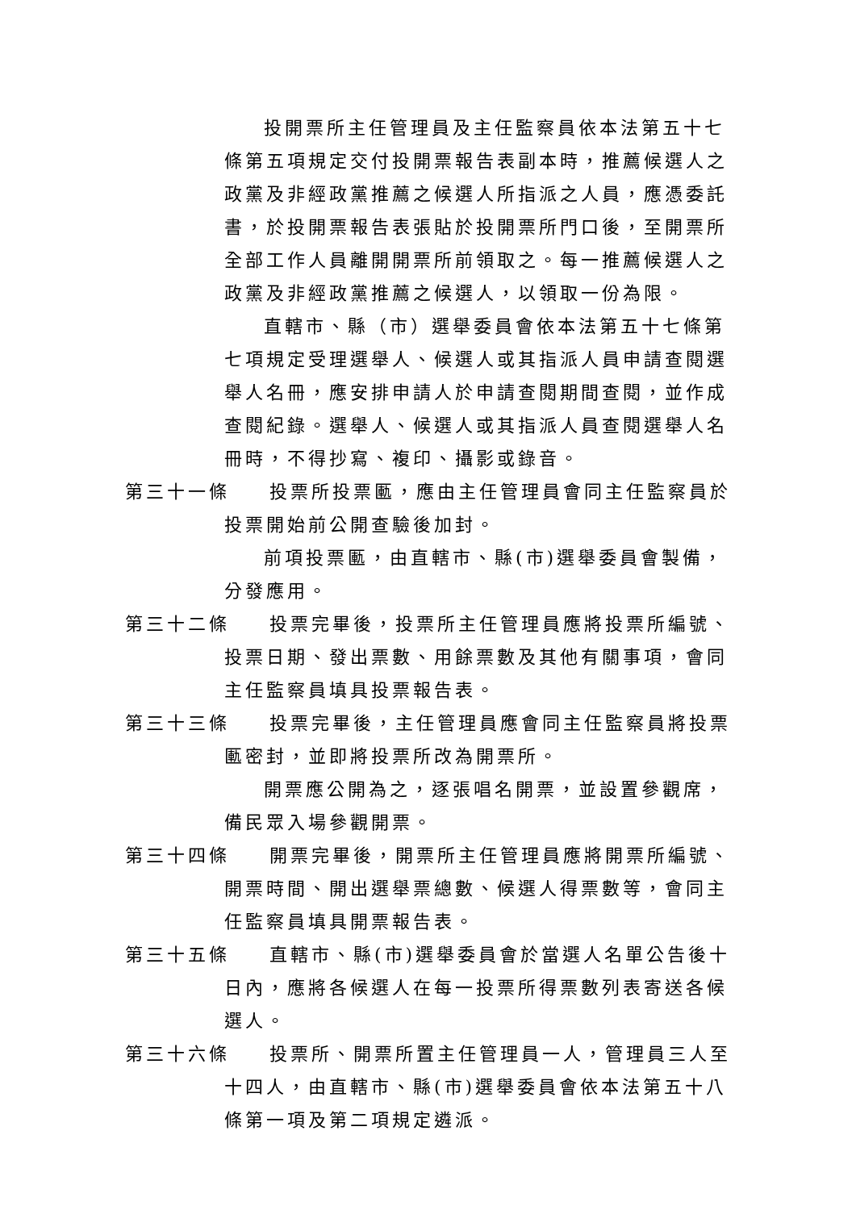投開票所主任管理員及主任監察員依本法第五十七條第五項規定交付投開票報告表副本時，推薦候選人之政黨及非經政黨推薦之候選人所指派之人員，應憑委託書，於投開票報告表張貼於投開票所門口後，至開票所全部工作人員離開開票所前領取之。每一推薦候選人之政黨及非經政黨推薦之候選人，以領取一份為限。
直轄市、縣（市）選舉委員會依本法第五十七條第七項規定受理選舉人、候選人或其指派人員申請查閱選舉人名冊，應安排申請人於申請查閱期間查閱，並作成查閱紀錄。選舉人、候選人或其指派人員查閱選舉人名冊時，不得抄寫、複印、攝影或錄音。
第三十一條
投票所投票匭，應由主任管理員會同主任監察員於投票開始前公開查驗後加封。
前項投票匭，由直轄市、縣(市)選舉委員會製備，分發應用。
第三十二條
投票完畢後，投票所主任管理員應將投票所編號、投票日期、發出票數、用餘票數及其他有關事項，會同主任監察員填具投票報告表。
第三十三條
投票完畢後，主任管理員應會同主任監察員將投票匭密封，並即將投票所改為開票所。
開票應公開為之，逐張唱名開票，並設置參觀席，備民眾入場參觀開票。
第三十四條
開票完畢後，開票所主任管理員應將開票所編號、開票時間、開出選舉票總數、候選人得票數等，會同主任監察員填具開票報告表。
第三十五條
直轄市、縣(市)選舉委員會於當選人名單公告後十日內，應將各候選人在每一投票所得票數列表寄送各候選人。
第三十六條
投票所、開票所置主任管理員一人，管理員三人至十四人，由直轄市、縣(市)選舉委員會依本法第五十八條第一項及第二項規定遴派。